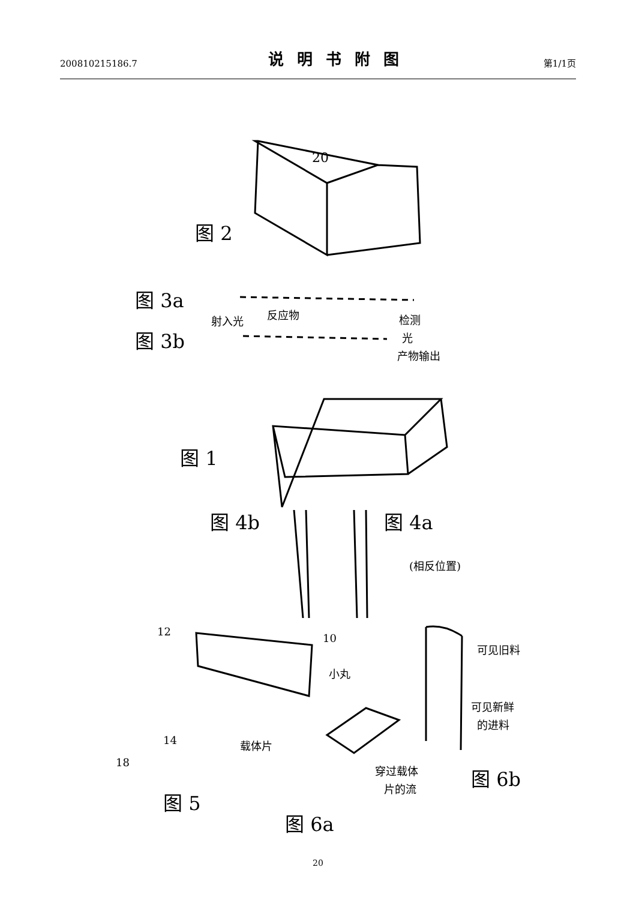200810215186.7 说明书附图 第1/1页
图 2
图 3a
图 3b
图 1
图 4b
图 4a
图 5
图 6a
图 6b
20
射入光
反应物
检测
光
产物输出
(相反位置)
12
10
14
18
小丸
载体片
穿过载体
片的流
可见旧料
可见新鲜
的进料
20